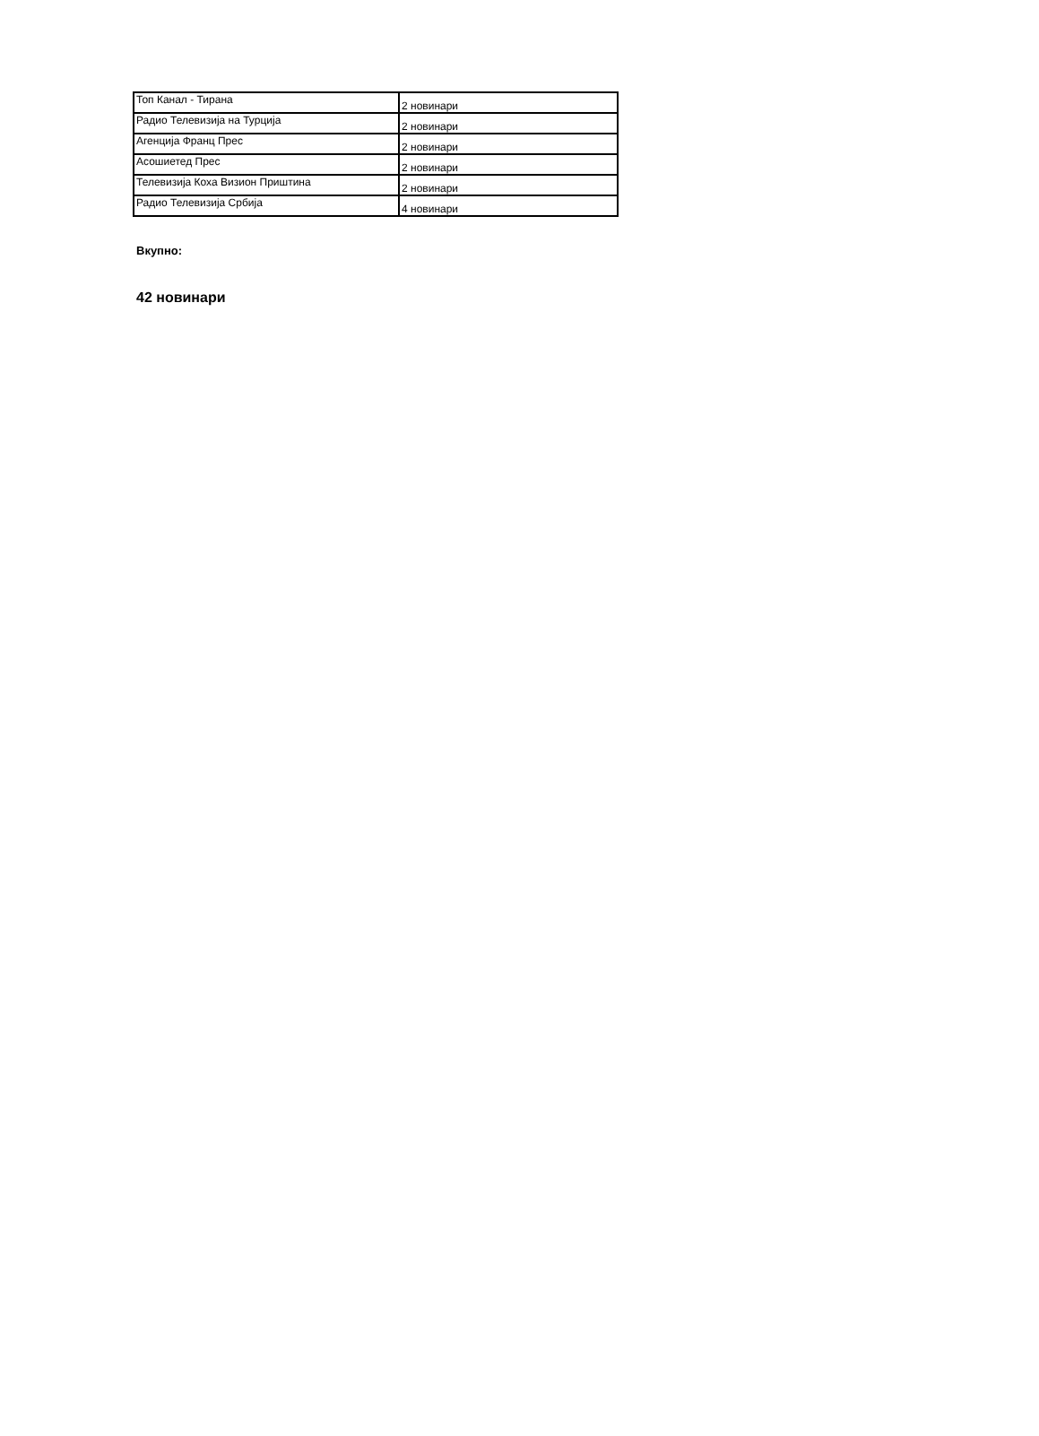| Топ Канал - Тирана | 2 новинари |
| Радио Телевизија на Турција | 2 новинари |
| Агенција Франц Прес | 2 новинари |
| Асошиетед Прес | 2 новинари |
| Телевизија Коха Визион Приштина | 2 новинари |
| Радио Телевизија Србија | 4 новинари |
Вкупно:
42 новинари